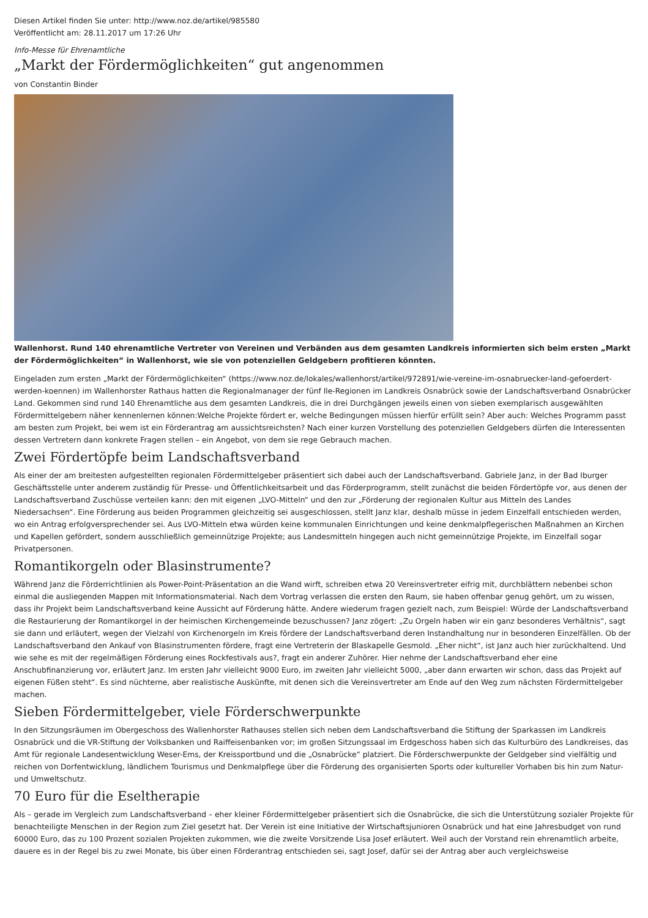Diesen Artikel finden Sie unter: http://www.noz.de/artikel/985580
Veröffentlicht am: 28.11.2017 um 17:26 Uhr
Info-Messe für Ehrenamtliche
„Markt der Fördermöglichkeiten“ gut angenommen
von Constantin Binder
Wallenhorst. Rund 140 ehrenamtliche Vertreter von Vereinen und Verbänden aus dem gesamten Landkreis informierten sich beim ersten „Markt der Fördermöglichkeiten“ in Wallenhorst, wie sie von potenziellen Geldgebern profitieren könnten.
Eingeladen zum ersten „Markt der Fördermöglichkeiten“ (https://www.noz.de/lokales/wallenhorst/artikel/972891/wie-vereine-im-osnabruecker-land-gefoerdert-werden-koennen) im Wallenhorster Rathaus hatten die Regionalmanager der fünf Ile-Regionen im Landkreis Osnabrück sowie der Landschaftsverband Osnabrücker Land. Gekommen sind rund 140 Ehrenamtliche aus dem gesamten Landkreis, die in drei Durchgängen jeweils einen von sieben exemplarisch ausgewählten Fördermittelgebern näher kennenlernen können:Welche Projekte fördert er, welche Bedingungen müssen hierfür erfüllt sein? Aber auch: Welches Programm passt am besten zum Projekt, bei wem ist ein Förderantrag am aussichtsreichsten? Nach einer kurzen Vorstellung des potenziellen Geldgebers dürfen die Interessenten dessen Vertretern dann konkrete Fragen stellen – ein Angebot, von dem sie rege Gebrauch machen.
Zwei Fördertöpfe beim Landschaftsverband
Als einer der am breitesten aufgestellten regionalen Fördermittelgeber präsentiert sich dabei auch der Landschaftsverband. Gabriele Janz, in der Bad Iburger Geschäftsstelle unter anderem zuständig für Presse- und Öffentlichkeitsarbeit und das Förderprogramm, stellt zunächst die beiden Fördertöpfe vor, aus denen der Landschaftsverband Zuschüsse verteilen kann: den mit eigenen „LVO-Mitteln“ und den zur „Förderung der regionalen Kultur aus Mitteln des Landes Niedersachsen“. Eine Förderung aus beiden Programmen gleichzeitig sei ausgeschlossen, stellt Janz klar, deshalb müsse in jedem Einzelfall entschieden werden, wo ein Antrag erfolgversprechender sei. Aus LVO-Mitteln etwa würden keine kommunalen Einrichtungen und keine denkmalpflegerischen Maßnahmen an Kirchen und Kapellen gefördert, sondern ausschließlich gemeinnützige Projekte; aus Landesmitteln hingegen auch nicht gemeinnützige Projekte, im Einzelfall sogar Privatpersonen.
Romantikorgeln oder Blasinstrumente?
Während Janz die Förderrichtlinien als Power-Point-Präsentation an die Wand wirft, schreiben etwa 20 Vereinsvertreter eifrig mit, durchblättern nebenbei schon einmal die ausliegenden Mappen mit Informationsmaterial. Nach dem Vortrag verlassen die ersten den Raum, sie haben offenbar genug gehört, um zu wissen, dass ihr Projekt beim Landschaftsverband keine Aussicht auf Förderung hätte. Andere wiederum fragen gezielt nach, zum Beispiel: Würde der Landschaftsverband die Restaurierung der Romantikorgel in der heimischen Kirchengemeinde bezuschussen? Janz zögert: „Zu Orgeln haben wir ein ganz besonderes Verhältnis“, sagt sie dann und erläutert, wegen der Vielzahl von Kirchenorgeln im Kreis fördere der Landschaftsverband deren Instandhaltung nur in besonderen Einzelfällen. Ob der Landschaftsverband den Ankauf von Blasinstrumenten fördere, fragt eine Vertreterin der Blaskapelle Gesmold. „Eher nicht“, ist Janz auch hier zurückhaltend. Und wie sehe es mit der regelmäßigen Förderung eines Rockfestivals aus?, fragt ein anderer Zuhörer. Hier nehme der Landschaftsverband eher eine Anschubfinanzierung vor, erläutert Janz. Im ersten Jahr vielleicht 9000 Euro, im zweiten Jahr vielleicht 5000, „aber dann erwarten wir schon, dass das Projekt auf eigenen Füßen steht“. Es sind nüchterne, aber realistische Auskünfte, mit denen sich die Vereinsvertreter am Ende auf den Weg zum nächsten Fördermittelgeber machen.
Sieben Fördermittelgeber, viele Förderschwerpunkte
In den Sitzungsräumen im Obergeschoss des Wallenhorster Rathauses stellen sich neben dem Landschaftsverband die Stiftung der Sparkassen im Landkreis Osnabrück und die VR-Stiftung der Volksbanken und Raiffeisenbanken vor; im großen Sitzungssaal im Erdgeschoss haben sich das Kulturbüro des Landkreises, das Amt für regionale Landesentwicklung Weser-Ems, der Kreissportbund und die „Osnabrücke“ platziert. Die Förderschwerpunkte der Geldgeber sind vielfältig und reichen von Dorfentwicklung, ländlichem Tourismus und Denkmalpflege über die Förderung des organisierten Sports oder kultureller Vorhaben bis hin zum Natur- und Umweltschutz.
70 Euro für die Eseltherapie
Als – gerade im Vergleich zum Landschaftsverband – eher kleiner Fördermittelgeber präsentiert sich die Osnabrücke, die sich die Unterstützung sozialer Projekte für benachteiligte Menschen in der Region zum Ziel gesetzt hat. Der Verein ist eine Initiative der Wirtschaftsjunioren Osnabrück und hat eine Jahresbudget von rund 60000 Euro, das zu 100 Prozent sozialen Projekten zukommen, wie die zweite Vorsitzende Lisa Josef erläutert. Weil auch der Vorstand rein ehrenamtlich arbeite, dauere es in der Regel bis zu zwei Monate, bis über einen Förderantrag entschieden sei, sagt Josef, dafür sei der Antrag aber auch vergleichsweise